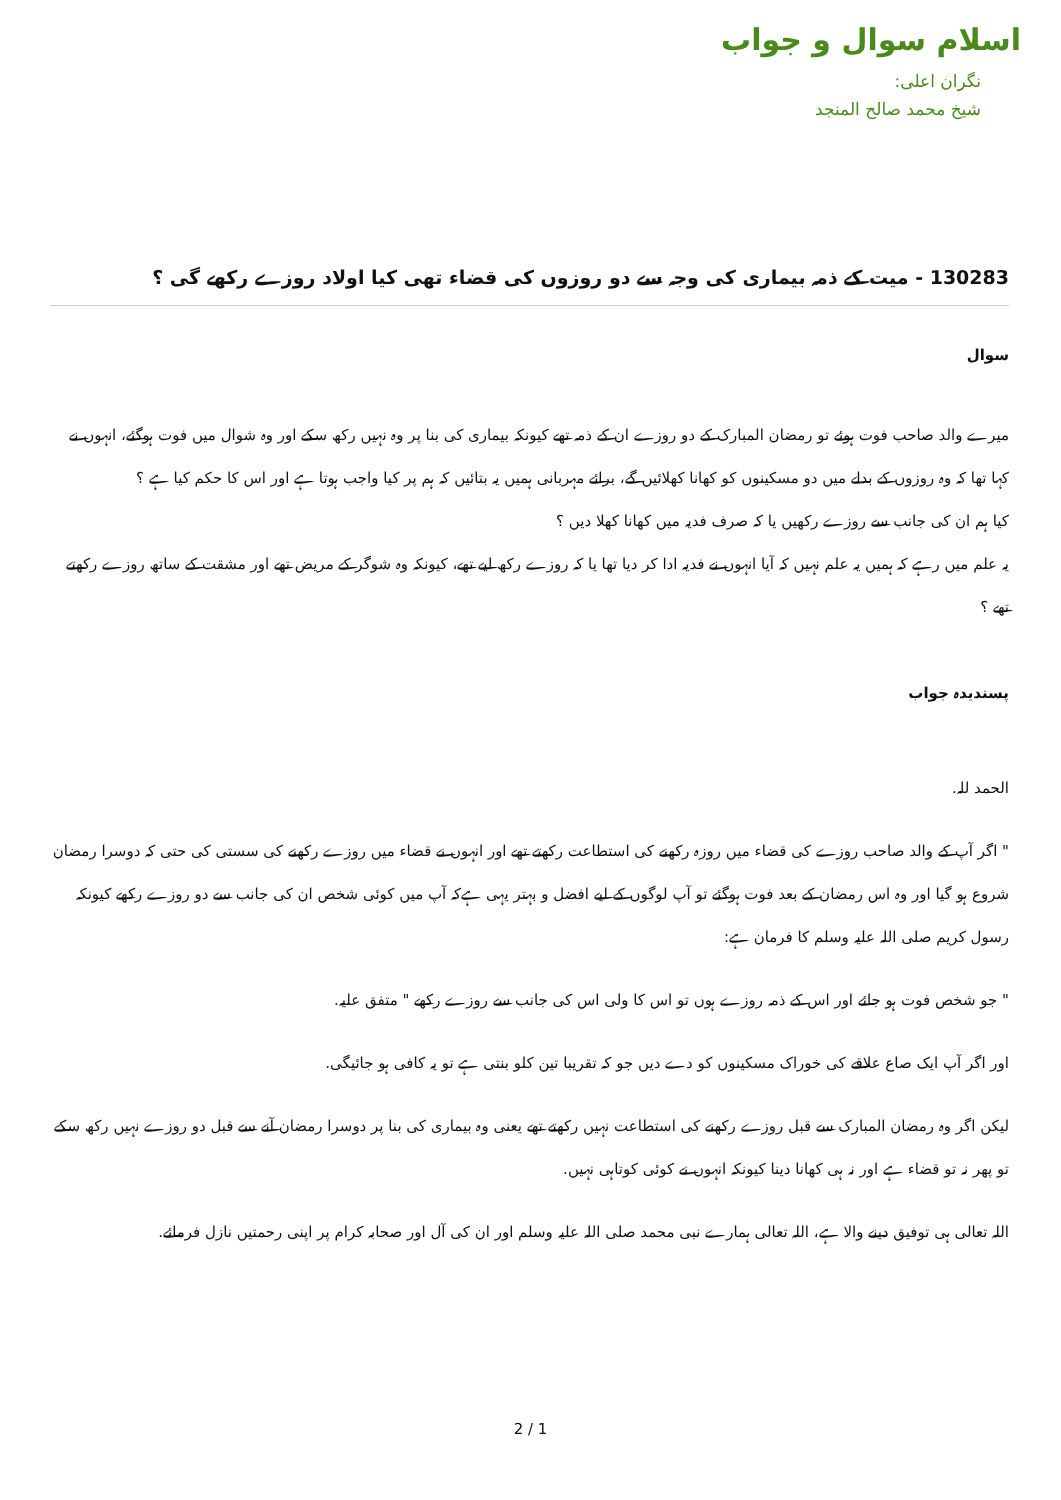اسلام سوال و جواب
نگران اعلی:
شیخ محمد صالح المنجد
130283 - میت کے ذمہ بیماری کی وجہ سے دو روزوں کی قضاء تھی کیا اولاد روزے رکھے گی ؟
سوال
میرے والد صاحب فوت ہوئے تو رمضان المبارک کے دو روزے ان کے ذمہ تھے کیونکہ بیماری کی بنا پر وہ نہیں رکھ سکے اور وہ شوال میں فوت ہوگئے، انہوں نے کہا تھا کہ وہ روزوں کے بدلے میں دو مسکینوں کو کھانا کھلائیں گے، برائے مہربانی ہمیں یہ بتائیں کہ ہم پر کیا واجب ہوتا ہے اور اس کا حکم کیا ہے ؟
کیا ہم ان کی جانب سے روزے رکھیں یا کہ صرف فدیہ میں کھانا کھلا دیں ؟
یہ علم میں رہے کہ ہمیں یہ علم نہیں کہ آیا انہوں نے فدیہ ادا کر دیا تھا یا کہ روزے رکھ لیے تھے، کیونکہ وہ شوگر کے مریض تھے اور مشقت کے ساتھ روزے رکھتے تھے ؟
پسندیدہ جواب
الحمد للہ.
" اگر آپ کے والد صاحب روزے کی قضاء میں روزہ رکھنے کی استطاعت رکھتے تھے اور انہوں نے قضاء میں روزے رکھنے کی سستی کی حتی کہ دوسرا رمضان شروع ہو گیا اور وہ اس رمضان کے بعد فوت ہوگئے تو آپ لوگوں کے لیے افضل و بہتر یہی ہےکہ آپ میں کوئی شخص ان کی جانب سے دو روزے رکھے کیونکہ رسول کریم صلی اللہ علیہ وسلم کا فرمان ہے:
" جو شخص فوت ہو جائے اور اس کے ذمہ روزے ہوں تو اس کا ولی اس کی جانب سے روزے رکھے " متفق علیہ.
اور اگر آپ ایک صاع علاقے کی خوراک مسکینوں کو دے دیں جو کہ تقریبا تین کلو بنتی ہے تو یہ کافی ہو جائیگی.
لیکن اگر وہ رمضان المبارک سے قبل روزے رکھنے کی استطاعت نہیں رکھتے تھے یعنی وہ بیماری کی بنا پر دوسرا رمضان آنے سے قبل دو روزے نہیں رکھ سکے تو پھر نہ تو قضاء ہے اور نہ ہی کھانا دینا کیونکہ انہوں نے کوئی کوتاہی نہیں.
اللہ تعالی ہی توفیق دینے والا ہے، اللہ تعالی ہمارے نبی محمد صلی اللہ علیہ وسلم اور ان کی آل اور صحابہ کرام پر اپنی رحمتیں نازل فرمائے.
2 / 1